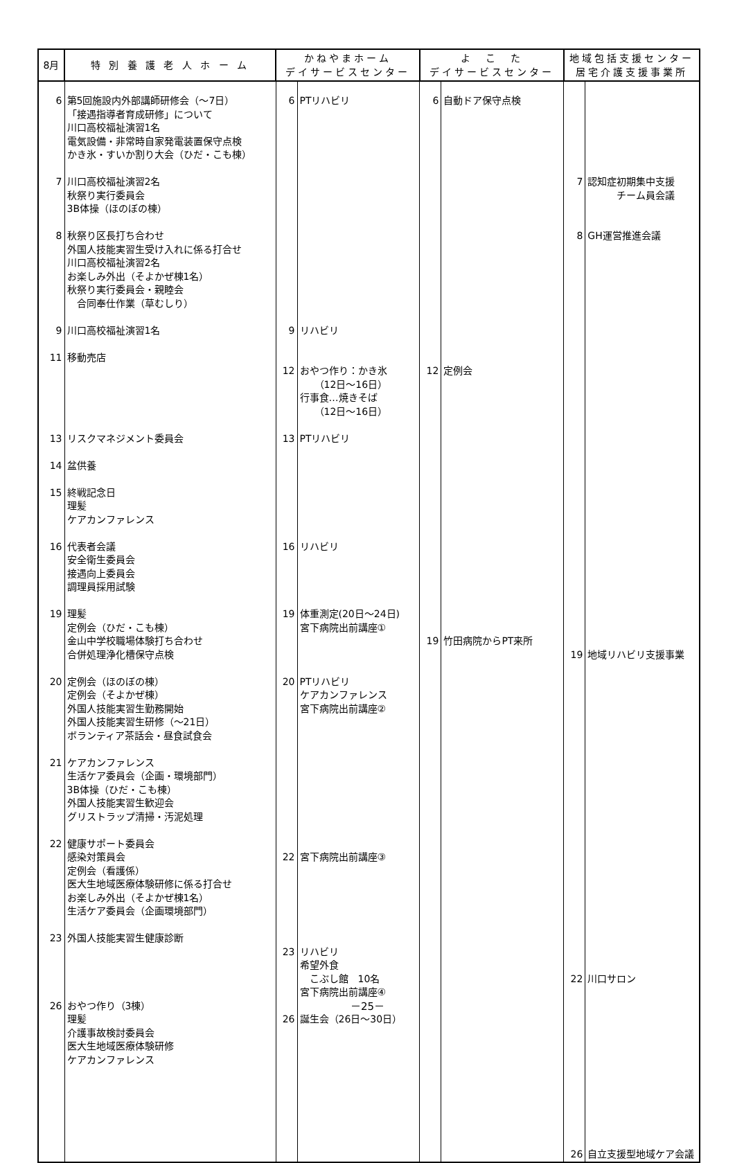| 8月 | 特 別 養 護 老 人 ホ ー ム | かねやまホーム デイサービスセンター | | よ こ た デイサービスセンター | | 地域包括支援センター 居宅介護支援事業所 | |
| --- | --- | --- | --- | --- | --- | --- | --- |
| 6 7 8 9 11 13 14 15 16 19 20 21 22 23 26 | 第5回施設内外部講師研修会（～7日） 「接遇指導者育成研修」について 川口高校福祉演習1名 電気設備・非常時自家発電装置保守点検 かき氷・すいか割り大会（ひだ・こも棟） 川口高校福祉演習2名 秋祭り実行委員会 3B体操（ほのぼの棟） 秋祭り区長打ち合わせ 外国人技能実習生受け入れに係る打合せ 川口高校福祉演習2名 お楽しみ外出（そよかぜ棟1名） 秋祭り実行委員会・親睦会 合同奉仕作業（草むしり） 川口高校福祉演習1名 移動売店 リスクマネジメント委員会 盆供養 終戦記念日 理髪 ケアカンファレンス 代表者会議 安全衛生委員会 接遇向上委員会 調理員採用試験 理髪 定例会（ひだ・こも棟） 金山中学校職場体験打ち合わせ 合併処理浄化槽保守点検 定例会（ほのぼの棟） 定例会（そよかぜ棟） 外国人技能実習生勤務開始 外国人技能実習生研修（～21日） ボランティア茶話会・昼食試食会 ケアカンファレンス 生活ケア委員会（企画・環境部門） 3B体操（ひだ・こも棟） 外国人技能実習生歓迎会 グリストラップ清掃・汚泥処理 健康サポート委員会 感染対策員会 定例会（看護係） 医大生地域医療体験研修に係る打合せ お楽しみ外出（そよかぜ棟1名） 生活ケア委員会（企画環境部門） 外国人技能実習生健康診断 おやつ作り（3棟） 理髪 介護事故検討委員会 医大生地域医療体験研修 ケアカンファレンス | 6 9 12 13 16 19 20 22 23 26 | PTリハビリ リハビリ おやつ作り：かき氷 （12日～16日） 行事食…焼きそば （12日～16日） PTリハビリ リハビリ 体重測定(20日～24日) 宮下病院出前講座① PTリハビリ ケアカンファレンス 宮下病院出前講座② 宮下病院出前講座③ リハビリ 希望外食 こぶし館 10名 宮下病院出前講座④ 誕生会（26日～30日） | 6 12 19 | 自動ドア保守点検 定例会 竹田病院からPT来所 | 7 8 19 22 26 | 認知症初期集中支援 チーム員会議 GH運営推進会議 地域リハビリ支援事業 川口サロン 自立支援型地域ケア会議 |
－25－